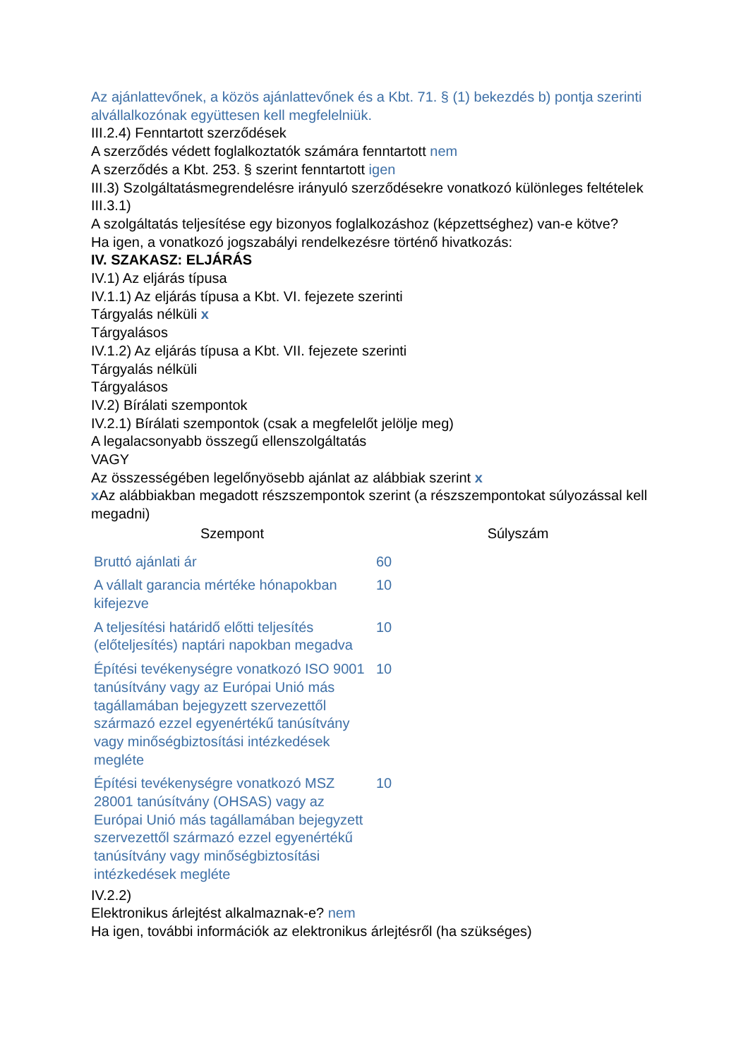Az ajánlattevőnek, a közös ajánlattevőnek és a Kbt. 71. § (1) bekezdés b) pontja szerinti alvállalkozónak együttesen kell megfelelniük.
III.2.4) Fenntartott szerződések
A szerződés védett foglalkoztatók számára fenntartott nem
A szerződés a Kbt. 253. § szerint fenntartott igen
III.3) Szolgáltatásmegrendelésre irányuló szerződésekre vonatkozó különleges feltételek
III.3.1)
A szolgáltatás teljesítése egy bizonyos foglalkozáshoz (képzettséghez) van-e kötve?
Ha igen, a vonatkozó jogszabályi rendelkezésre történő hivatkozás:
IV. SZAKASZ: ELJÁRÁS
IV.1) Az eljárás típusa
IV.1.1) Az eljárás típusa a Kbt. VI. fejezete szerinti
Tárgyalás nélküli x
Tárgyalásos
IV.1.2) Az eljárás típusa a Kbt. VII. fejezete szerinti
Tárgyalás nélküli
Tárgyalásos
IV.2) Bírálati szempontok
IV.2.1) Bírálati szempontok (csak a megfelelőt jelölje meg)
A legalacsonyabb összegű ellenszolgáltatás
VAGY
Az összességében legelőnyösebb ajánlat az alábbiak szerint x
x Az alábbiakban megadott részszempontok szerint (a részszempontokat súlyozással kell megadni)
| Szempont | Súlyszám |
| --- | --- |
| Bruttó ajánlati ár | 60 |
| A vállalt garancia mértéke hónapokban kifejezve | 10 |
| A teljesítési határidő előtti teljesítés (előteljesítés) naptári napokban megadva | 10 |
| Építési tevékenységre vonatkozó ISO 9001 tanúsítvány vagy az Európai Unió más tagállamában bejegyzett szervezettől származó ezzel egyenértékű tanúsítvány vagy minőségbiztosítási intézkedések megléte | 10 |
| Építési tevékenységre vonatkozó MSZ 28001 tanúsítvány (OHSAS) vagy az Európai Unió más tagállamában bejegyzett szervezettől származó ezzel egyenértékű tanúsítvány vagy minőségbiztosítási intézkedések megléte | 10 |
IV.2.2)
Elektronikus árlejtést alkalmaznak-e? nem
Ha igen, további információk az elektronikus árlejtésről (ha szükséges)